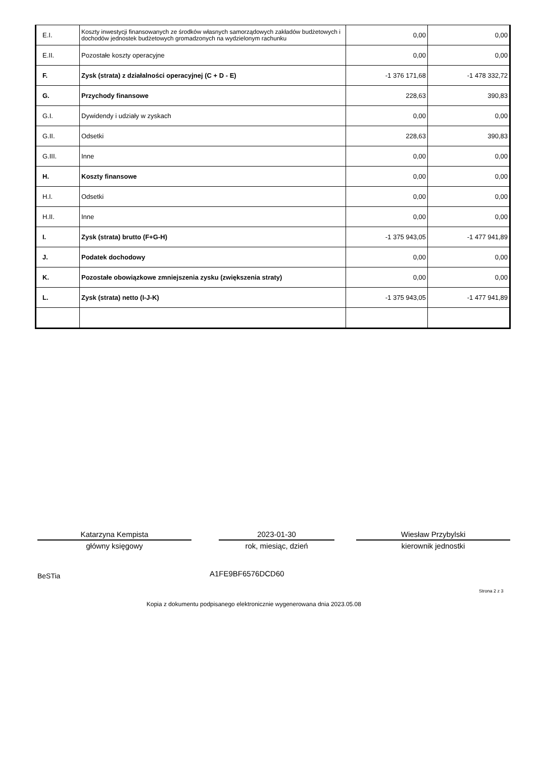| E.I. | Koszty inwestycji finansowanych ze środków własnych samorządowych zakładów budżetowych i dochodów jednostek budżetowych gromadzonych na wydzielonym rachunku | 0,00 | 0,00 |
| E.II. | Pozostałe koszty operacyjne | 0,00 | 0,00 |
| F. | Zysk (strata) z działalności operacyjnej (C + D - E) | -1 376 171,68 | -1 478 332,72 |
| G. | Przychody finansowe | 228,63 | 390,83 |
| G.I. | Dywidendy i udziały w zyskach | 0,00 | 0,00 |
| G.II. | Odsetki | 228,63 | 390,83 |
| G.III. | Inne | 0,00 | 0,00 |
| H. | Koszty finansowe | 0,00 | 0,00 |
| H.I. | Odsetki | 0,00 | 0,00 |
| H.II. | Inne | 0,00 | 0,00 |
| I. | Zysk (strata) brutto (F+G-H) | -1 375 943,05 | -1 477 941,89 |
| J. | Podatek dochodowy | 0,00 | 0,00 |
| K. | Pozostałe obowiązkowe zmniejszenia zysku (zwiększenia straty) | 0,00 | 0,00 |
| L. | Zysk (strata) netto (I-J-K) | -1 375 943,05 | -1 477 941,89 |
Katarzyna Kempista
główny księgowy
2023-01-30
rok, miesiąc, dzień
Wiesław Przybylski
kierownik jednostki
BeSTia A1FE9BF6576DCD60
Strona 2 z 3
Kopia z dokumentu podpisanego elektronicznie wygenerowana dnia 2023.05.08